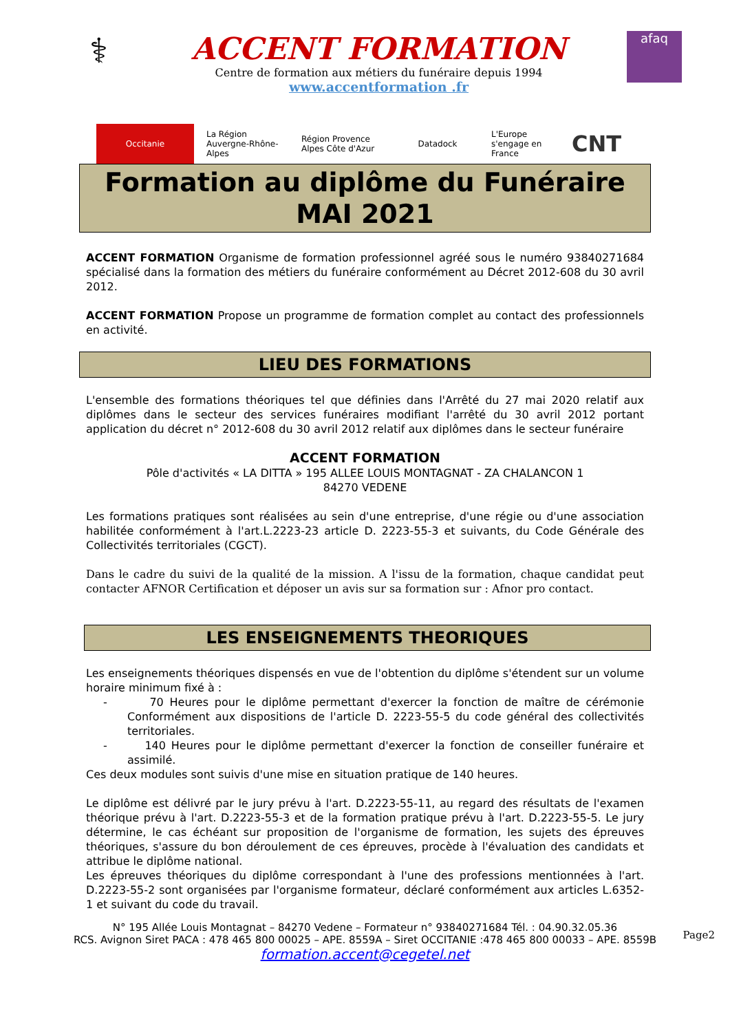⚕
ACCENT FORMATION
Centre de formation aux métiers du funéraire depuis 1994
www.accentformation .fr
afaq
Occitanie
La Région Auvergne-Rhône-Alpes
Région Provence Alpes Côte d'Azur
Datadock
L'Europe s'engage en France
CNT
Formation au diplôme du Funéraire
MAI 2021
ACCENT FORMATION Organisme de formation professionnel agréé sous le numéro 93840271684 spécialisé dans la formation des métiers du funéraire conformément au Décret 2012-608 du 30 avril 2012.
ACCENT FORMATION Propose un programme de formation complet au contact des professionnels en activité.
LIEU DES FORMATIONS
L'ensemble des formations théoriques tel que définies dans l'Arrêté du 27 mai 2020 relatif aux diplômes dans le secteur des services funéraires modifiant l'arrêté du 30 avril 2012 portant application du décret n° 2012-608 du 30 avril 2012 relatif aux diplômes dans le secteur funéraire
ACCENT FORMATION
Pôle d'activités « LA DITTA » 195 ALLEE LOUIS MONTAGNAT - ZA CHALANCON 1
84270 VEDENE
Les formations pratiques sont réalisées au sein d'une entreprise, d'une régie ou d'une association habilitée conformément à l'art.L.2223-23 article D. 2223-55-3 et suivants, du Code Générale des Collectivités territoriales (CGCT).
Dans le cadre du suivi de la qualité de la mission. A l'issu de la formation, chaque candidat peut contacter AFNOR Certification et déposer un avis sur sa formation sur : Afnor pro contact.
LES ENSEIGNEMENTS THEORIQUES
Les enseignements théoriques dispensés en vue de l'obtention du diplôme s'étendent sur un volume horaire minimum fixé à :
- 70 Heures pour le diplôme permettant d'exercer la fonction de maître de cérémonie Conformément aux dispositions de l'article D. 2223-55-5 du code général des collectivités territoriales.
- 140 Heures pour le diplôme permettant d'exercer la fonction de conseiller funéraire et assimilé.
Ces deux modules sont suivis d'une mise en situation pratique de 140 heures.
Le diplôme est délivré par le jury prévu à l'art. D.2223-55-11, au regard des résultats de l'examen théorique prévu à l'art. D.2223-55-3 et de la formation pratique prévu à l'art. D.2223-55-5. Le jury détermine, le cas échéant sur proposition de l'organisme de formation, les sujets des épreuves théoriques, s'assure du bon déroulement de ces épreuves, procède à l'évaluation des candidats et attribue le diplôme national.
Les épreuves théoriques du diplôme correspondant à l'une des professions mentionnées à l'art. D.2223-55-2 sont organisées par l'organisme formateur, déclaré conformément aux articles L.6352-1 et suivant du code du travail.
N° 195 Allée Louis Montagnat – 84270 Vedene – Formateur n° 93840271684 Tél. : 04.90.32.05.36
RCS. Avignon Siret PACA : 478 465 800 00025 – APE. 8559A – Siret OCCITANIE :478 465 800 00033 – APE. 8559B
formation.accent@cegetel.net
Page2